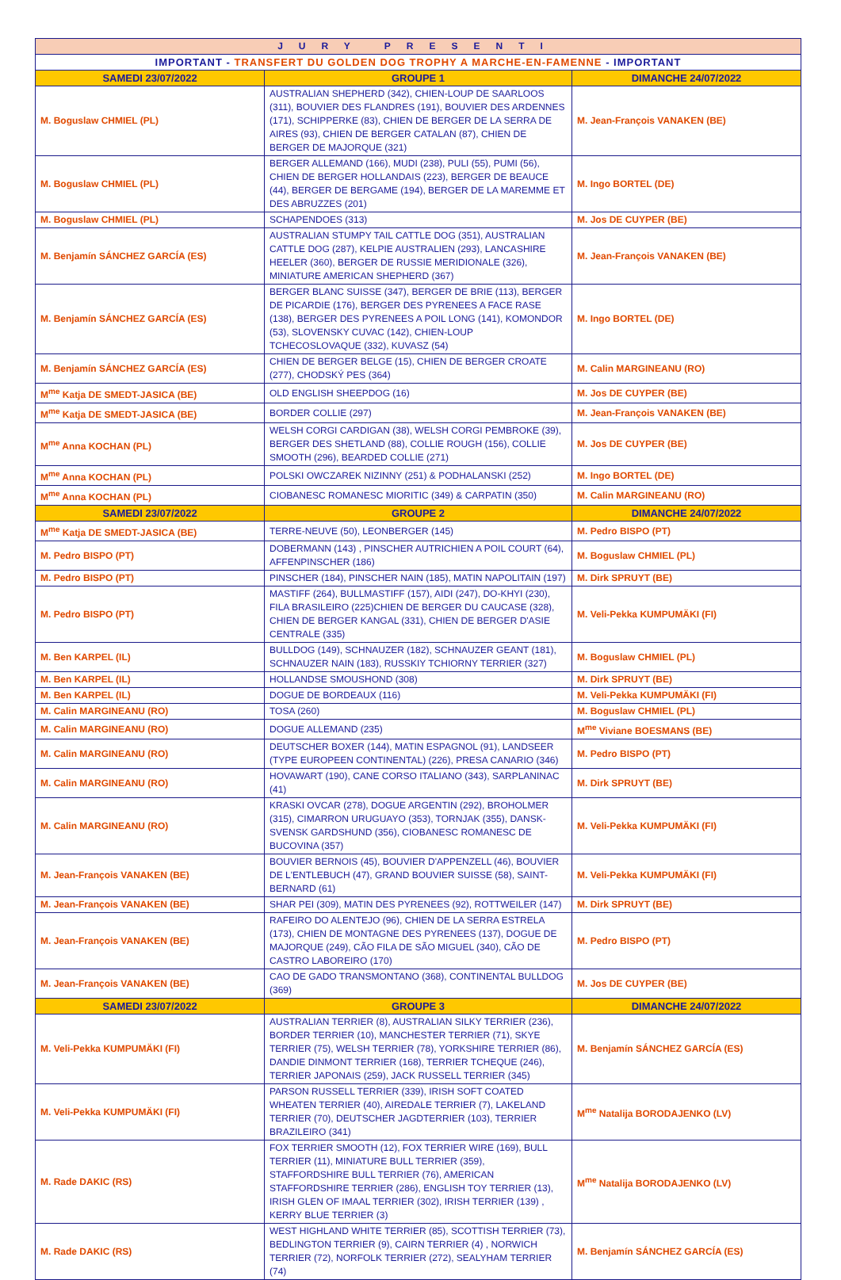| JURY PRESENTI | | |
| IMPORTANT - TRANSFERT DU GOLDEN DOG TROPHY A MARCHE-EN-FAMENNE - IMPORTANT | | |
| SAMEDI 23/07/2022 | GROUPE 1 | DIMANCHE 24/07/2022 |
| M. Boguslaw CHMIEL (PL) | AUSTRALIAN SHEPHERD (342), CHIEN-LOUP DE SAARLOOS (311), BOUVIER DES FLANDRES (191), BOUVIER DES ARDENNES (171), SCHIPPERKE (83), CHIEN DE BERGER DE LA SERRA DE AIRES (93), CHIEN DE BERGER CATALAN (87), CHIEN DE BERGER DE MAJORQUE (321) | M. Jean-François VANAKEN (BE) |
| M. Boguslaw CHMIEL (PL) | BERGER ALLEMAND (166), MUDI (238), PULI (55), PUMI (56), CHIEN DE BERGER HOLLANDAIS (223), BERGER DE BEAUCE (44), BERGER DE BERGAME (194), BERGER DE LA MAREMME ET DES ABRUZZES (201) | M. Ingo BORTEL (DE) |
| M. Boguslaw CHMIEL (PL) | SCHAPENDOES (313) | M. Jos DE CUYPER (BE) |
| M. Benjamín SÁNCHEZ GARCÍA (ES) | AUSTRALIAN STUMPY TAIL CATTLE DOG (351), AUSTRALIAN CATTLE DOG (287), KELPIE AUSTRALIEN (293), LANCASHIRE HEELER (360), BERGER DE RUSSIE MERIDIONALE (326), MINIATURE AMERICAN SHEPHERD (367) | M. Jean-François VANAKEN (BE) |
| M. Benjamín SÁNCHEZ GARCÍA (ES) | BERGER BLANC SUISSE (347), BERGER DE BRIE (113), BERGER DE PICARDIE (176), BERGER DES PYRENEES A FACE RASE (138), BERGER DES PYRENEES A POIL LONG (141), KOMONDOR (53), SLOVENSKY CUVAC (142), CHIEN-LOUP TCHECOSLOVAQUE (332), KUVASZ (54) | M. Ingo BORTEL (DE) |
| M. Benjamín SÁNCHEZ GARCÍA (ES) | CHIEN DE BERGER BELGE (15), CHIEN DE BERGER CROATE (277), CHODSKÝ PES (364) | M. Calin MARGINEANU (RO) |
| M<sup>me</sup> Katja DE SMEDT-JASICA (BE) | OLD ENGLISH SHEEPDOG (16) | M. Jos DE CUYPER (BE) |
| M<sup>me</sup> Katja DE SMEDT-JASICA (BE) | BORDER COLLIE (297) | M. Jean-François VANAKEN (BE) |
| M<sup>me</sup> Anna KOCHAN (PL) | WELSH CORGI CARDIGAN (38), WELSH CORGI PEMBROKE (39), BERGER DES SHETLAND (88), COLLIE ROUGH (156), COLLIE SMOOTH (296), BEARDED COLLIE (271) | M. Jos DE CUYPER (BE) |
| M<sup>me</sup> Anna KOCHAN (PL) | POLSKI OWCZAREK NIZINNY (251) & PODHALANSKI (252) | M. Ingo BORTEL (DE) |
| M<sup>me</sup> Anna KOCHAN (PL) | CIOBANESC ROMANESC MIORITIC (349) & CARPATIN (350) | M. Calin MARGINEANU (RO) |
| SAMEDI 23/07/2022 | GROUPE 2 | DIMANCHE 24/07/2022 |
| M<sup>me</sup> Katja DE SMEDT-JASICA (BE) | TERRE-NEUVE (50), LEONBERGER (145) | M. Pedro BISPO (PT) |
| M. Pedro BISPO (PT) | DOBERMANN (143) , PINSCHER AUTRICHIEN A POIL COURT (64), AFFENPINSCHER (186) | M. Boguslaw CHMIEL (PL) |
| M. Pedro BISPO (PT) | PINSCHER (184), PINSCHER NAIN (185), MATIN NAPOLITAIN (197) | M. Dirk SPRUYT (BE) |
| M. Pedro BISPO (PT) | MASTIFF (264), BULLMASTIFF (157), AIDI (247), DO-KHYI (230), FILA BRASILEIRO (225)CHIEN DE BERGER DU CAUCASE (328), CHIEN DE BERGER KANGAL (331), CHIEN DE BERGER D'ASIE CENTRALE (335) | M. Veli-Pekka KUMPUMÄKI (FI) |
| M. Ben KARPEL (IL) | BULLDOG (149), SCHNAUZER (182), SCHNAUZER GEANT (181), SCHNAUZER NAIN (183), RUSSKIY TCHIORNY TERRIER (327) | M. Boguslaw CHMIEL (PL) |
| M. Ben KARPEL (IL) | HOLLANDSE SMOUSHOND (308) | M. Dirk SPRUYT (BE) |
| M. Ben KARPEL (IL) | DOGUE DE BORDEAUX (116) | M. Veli-Pekka KUMPUMÄKI (FI) |
| M. Calin MARGINEANU (RO) | TOSA (260) | M. Boguslaw CHMIEL (PL) |
| M. Calin MARGINEANU (RO) | DOGUE ALLEMAND (235) | M<sup>me</sup> Viviane BOESMANS (BE) |
| M. Calin MARGINEANU (RO) | DEUTSCHER BOXER (144), MATIN ESPAGNOL (91), LANDSEER (TYPE EUROPEEN CONTINENTAL) (226), PRESA CANARIO (346) | M. Pedro BISPO (PT) |
| M. Calin MARGINEANU (RO) | HOVAWART (190), CANE CORSO ITALIANO (343), SARPLANINAC (41) | M. Dirk SPRUYT (BE) |
| M. Calin MARGINEANU (RO) | KRASKI OVCAR (278), DOGUE ARGENTIN (292), BROHOLMER (315), CIMARRON URUGUAYO (353), TORNJAK (355), DANSK-SVENSK GARDSHUND (356), CIOBANESC ROMANESC DE BUCOVINA (357) | M. Veli-Pekka KUMPUMÄKI (FI) |
| M. Jean-François VANAKEN (BE) | BOUVIER BERNOIS (45), BOUVIER D'APPENZELL (46), BOUVIER DE L'ENTLEBUCH (47), GRAND BOUVIER SUISSE (58), SAINT-BERNARD (61) | M. Veli-Pekka KUMPUMÄKI (FI) |
| M. Jean-François VANAKEN (BE) | SHAR PEI (309), MATIN DES PYRENEES (92), ROTTWEILER (147) | M. Dirk SPRUYT (BE) |
| M. Jean-François VANAKEN (BE) | RAFEIRO DO ALENTEJO (96), CHIEN DE LA SERRA ESTRELA (173), CHIEN DE MONTAGNE DES PYRENEES (137), DOGUE DE MAJORQUE (249), CÃO FILA DE SÃO MIGUEL (340), CÃO DE CASTRO LABOREIRO (170) | M. Pedro BISPO (PT) |
| M. Jean-François VANAKEN (BE) | CAO DE GADO TRANSMONTANO (368), CONTINENTAL BULLDOG (369) | M. Jos DE CUYPER (BE) |
| SAMEDI 23/07/2022 | GROUPE 3 | DIMANCHE 24/07/2022 |
| M. Veli-Pekka KUMPUMÄKI (FI) | AUSTRALIAN TERRIER (8), AUSTRALIAN SILKY TERRIER (236), BORDER TERRIER (10), MANCHESTER TERRIER (71), SKYE TERRIER (75), WELSH TERRIER (78), YORKSHIRE TERRIER (86), DANDIE DINMONT TERRIER (168), TERRIER TCHEQUE (246), TERRIER JAPONAIS (259), JACK RUSSELL TERRIER (345) | M. Benjamín SÁNCHEZ GARCÍA (ES) |
| M. Veli-Pekka KUMPUMÄKI (FI) | PARSON RUSSELL TERRIER (339), IRISH SOFT COATED WHEATEN TERRIER (40), AIREDALE TERRIER (7), LAKELAND TERRIER (70), DEUTSCHER JAGDTERRIER (103), TERRIER BRAZILEIRO (341) | M<sup>me</sup> Natalija BORODAJENKO (LV) |
| M. Rade DAKIC (RS) | FOX TERRIER SMOOTH (12), FOX TERRIER WIRE (169), BULL TERRIER (11), MINIATURE BULL TERRIER (359), STAFFORDSHIRE BULL TERRIER (76), AMERICAN STAFFORDSHIRE TERRIER (286), ENGLISH TOY TERRIER (13), IRISH GLEN OF IMAAL TERRIER (302), IRISH TERRIER (139) , KERRY BLUE TERRIER (3) | M<sup>me</sup> Natalija BORODAJENKO (LV) |
| M. Rade DAKIC (RS) | WEST HIGHLAND WHITE TERRIER (85), SCOTTISH TERRIER (73), BEDLINGTON TERRIER (9), CAIRN TERRIER (4) , NORWICH TERRIER (72), NORFOLK TERRIER (272), SEALYHAM TERRIER (74) | M. Benjamín SÁNCHEZ GARCÍA (ES) |